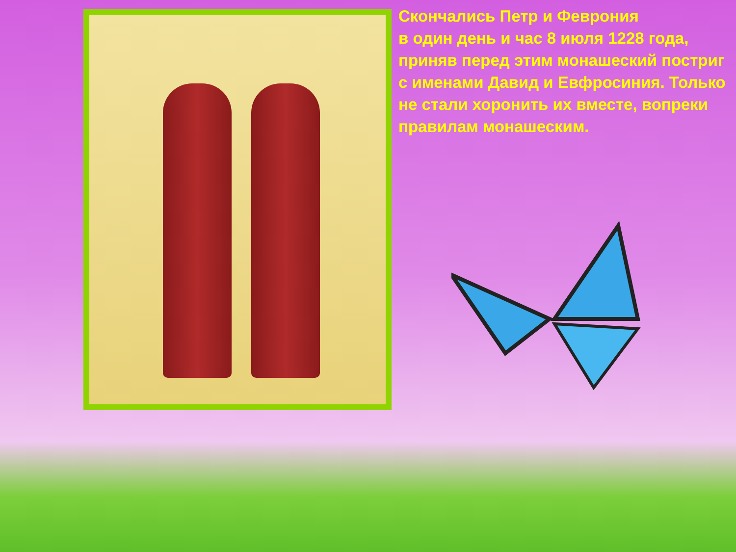Скончались Петр и Феврония
в один день и час 8 июля 1228 года, приняв перед этим монашеский постриг с именами Давид и Евфросиния. Только не стали хоронить их вместе, вопреки правилам монашеским.